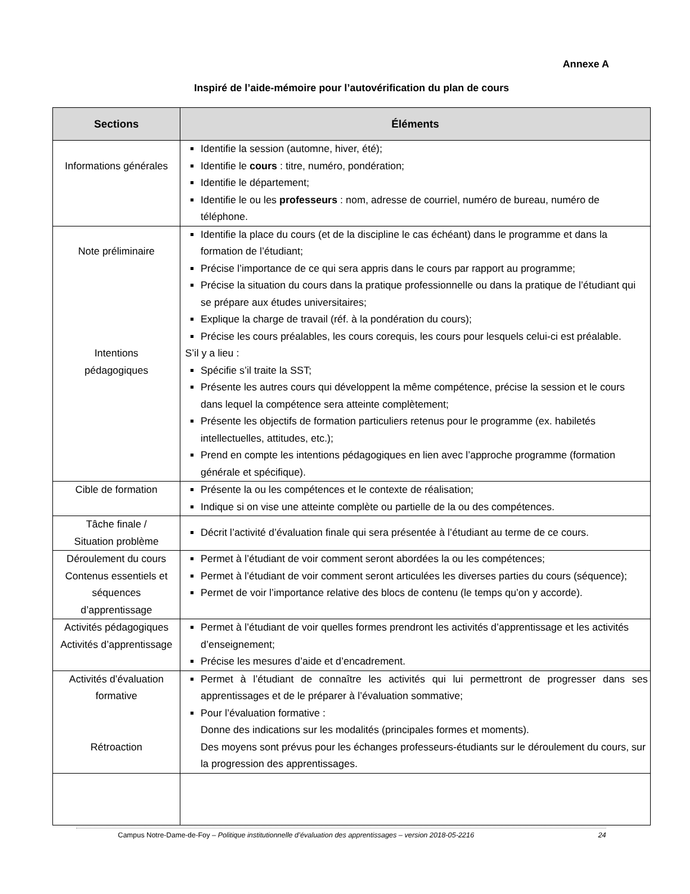Annexe A
Inspiré de l’aide-mémoire pour l’autovérification du plan de cours
| Sections | Éléments |
| --- | --- |
| Informations générales | Identifie la session (automne, hiver, été); Identifie le cours : titre, numéro, pondération; Identifie le département; Identifie le ou les professeurs : nom, adresse de courriel, numéro de bureau, numéro de téléphone. |
| Note préliminaire Intentions pédagogiques | Identifie la place du cours (et de la discipline le cas échéant) dans le programme et dans la formation de l’étudiant; Précise l’importance de ce qui sera appris dans le cours par rapport au programme; Précise la situation du cours dans la pratique professionnelle ou dans la pratique de l’étudiant qui se prépare aux études universitaires; Explique la charge de travail (réf. à la pondération du cours); Précise les cours préalables, les cours corequis, les cours pour lesquels celui-ci est préalable. S’il y a lieu : Spécifie s’il traite la SST; Présente les autres cours qui développent la même compétence, précise la session et le cours dans lequel la compétence sera atteinte complètement; Présente les objectifs de formation particuliers retenus pour le programme (ex. habiletés intellectuelles, attitudes, etc.); Prend en compte les intentions pédagogiques en lien avec l’approche programme (formation générale et spécifique). |
| Cible de formation | Présente la ou les compétences et le contexte de réalisation; Indique si on vise une atteinte complète ou partielle de la ou des compétences. |
| Tâche finale / Situation problème | Décrit l’activité d’évaluation finale qui sera présentée à l’étudiant au terme de ce cours. |
| Déroulement du cours Contenus essentiels et séquences d’apprentissage | Permet à l’étudiant de voir comment seront abordées la ou les compétences; Permet à l’étudiant de voir comment seront articulées les diverses parties du cours (séquence); Permet de voir l’importance relative des blocs de contenu (le temps qu’on y accorde). |
| Activités pédagogiques Activités d’apprentissage | Permet à l’étudiant de voir quelles formes prendront les activités d’apprentissage et les activités d’enseignement; Précise les mesures d’aide et d’encadrement. |
| Activités d’évaluation formative Rétroaction | Permet à l’étudiant de connaître les activités qui lui permettront de progresser dans ses apprentissages et de le préparer à l’évaluation sommative; Pour l’évaluation formative : Donne des indications sur les modalités (principales formes et moments). Des moyens sont prévus pour les échanges professeurs-étudiants sur le déroulement du cours, sur la progression des apprentissages. |
Campus Notre-Dame-de-Foy – Politique institutionnelle d’évaluation des apprentissages – version 2018-05-2216 24